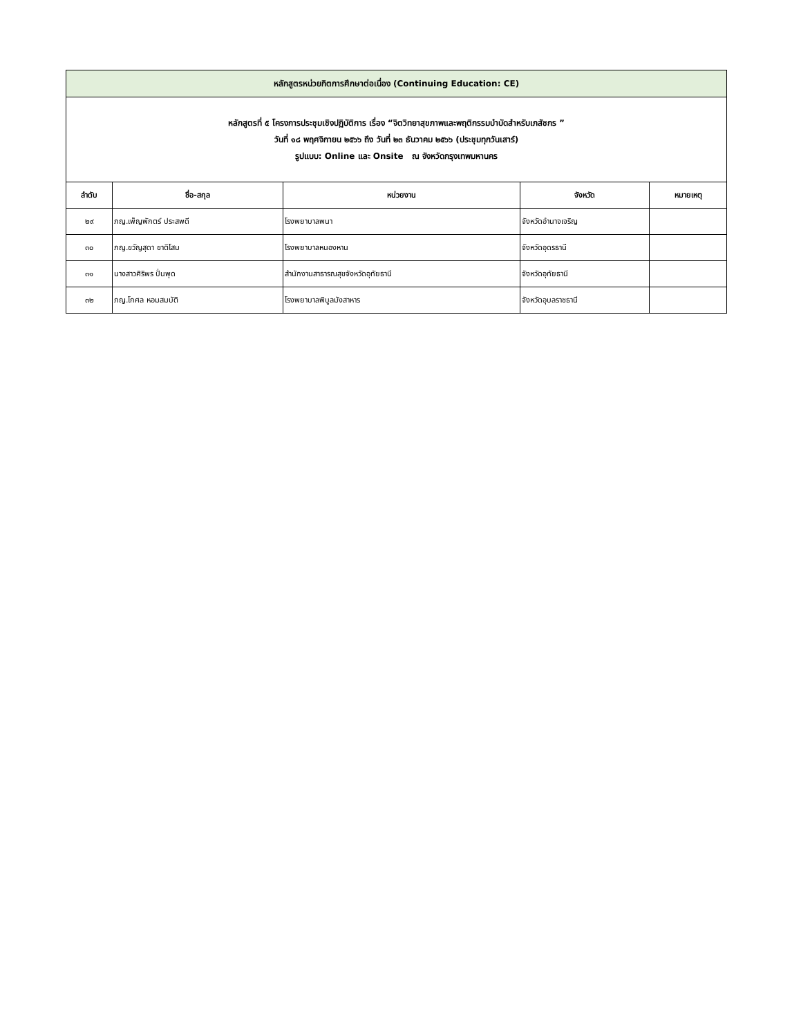| หลักสูตรหน่วยกิตการศึกษาต่อเนื่อง (Continuing Education: CE) | | | | |
| หลักสูตรที่ ๕ โครงการประชุมเชิงปฏิบัติการ เรื่อง “จิตวิทยาสุขภาพและพฤติกรรมบำบัดสำหรับเภสัชกร ” วันที่ ๑๘ พฤศจิกายน ๒๕๖๖ ถึง วันที่ ๒๓ ธันวาคม ๒๕๖๖ (ประชุมทุกวันเสาร์) รูปแบบ: Online และ Onsite ณ จังหวัดกรุงเทพมหานคร | | | | |
| ลำดับ | ชื่อ-สกุล | หน่วยงาน | จังหวัด | หมายเหตุ |
| ๒๙ | ภญ.เพ็ญพักตร์ ประสพดี | โรงพยาบาลพนา | จังหวัดอำนาจเจริญ | |
| ๓๐ | ภญ.ขวัญสุดา ชาติโสม | โรงพยาบาลหนองหาน | จังหวัดอุดรธานี | |
| ๓๑ | นางสาวศิริพร ปั่นพุด | สำนักงานสาธารณสุขจังหวัดอุทัยธานี | จังหวัดอุทัยธานี | |
| ๓๒ | ภญ.โกศล หอมสมบัติ | โรงพยาบาลพิบูลมังสาหาร | จังหวัดอุบลราชธานี | |